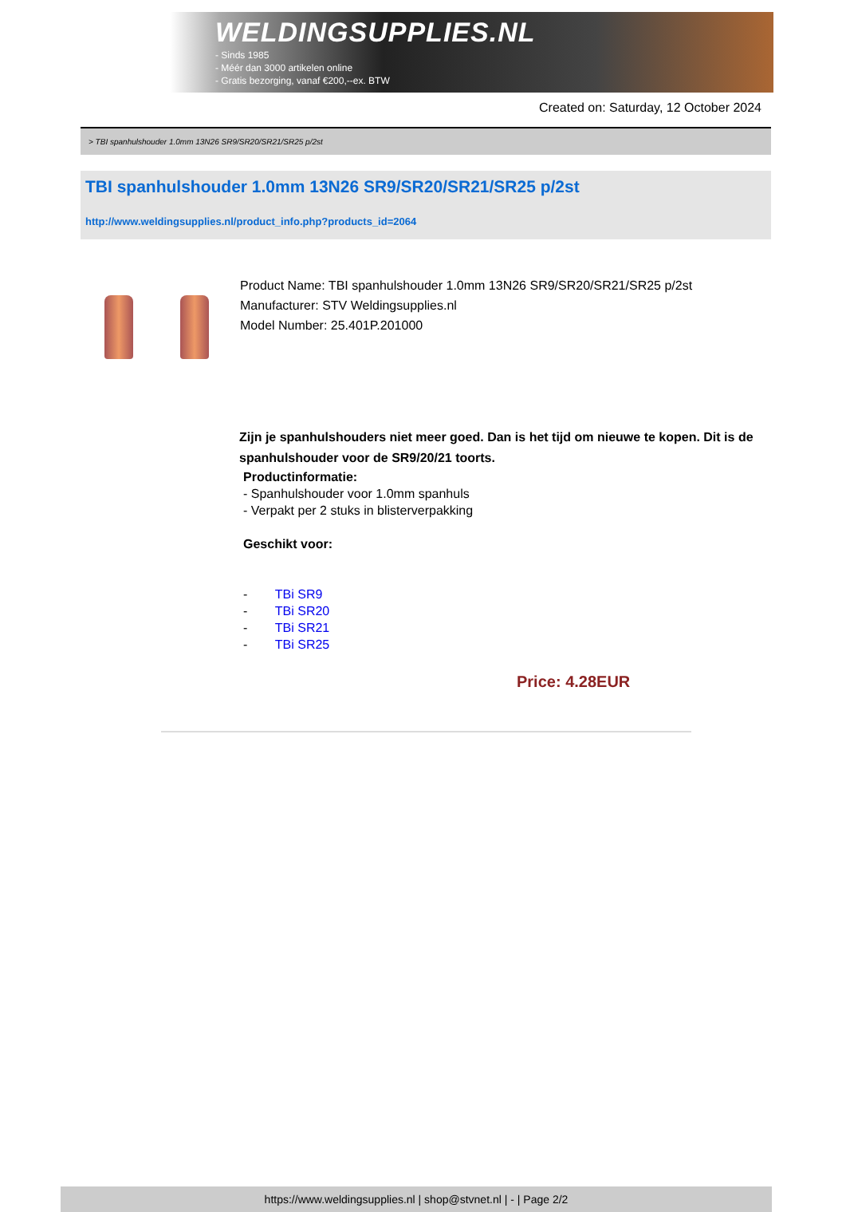WELDINGSUPPLIES.NL
- Sinds 1985
- Méér dan 3000 artikelen online
- Gratis bezorging, vanaf €200,--ex. BTW
Created on: Saturday, 12 October 2024
> TBI spanhulshouder 1.0mm 13N26 SR9/SR20/SR21/SR25 p/2st
TBI spanhulshouder 1.0mm 13N26 SR9/SR20/SR21/SR25 p/2st
http://www.weldingsupplies.nl/product_info.php?products_id=2064
Product Name: TBI spanhulshouder 1.0mm 13N26 SR9/SR20/SR21/SR25 p/2st
Manufacturer: STV Weldingsupplies.nl
Model Number: 25.401P.201000
Zijn je spanhulshouders niet meer goed. Dan is het tijd om nieuwe te kopen. Dit is de spanhulshouder voor de SR9/20/21 toorts.
Productinformatie:
- Spanhulshouder voor 1.0mm spanhuls
- Verpakt per 2 stuks in blisterverpakking
Geschikt voor:
- TBi SR9
- TBi SR20
- TBi SR21
- TBi SR25
Price: 4.28EUR
https://www.weldingsupplies.nl | shop@stvnet.nl | - | Page 2/2